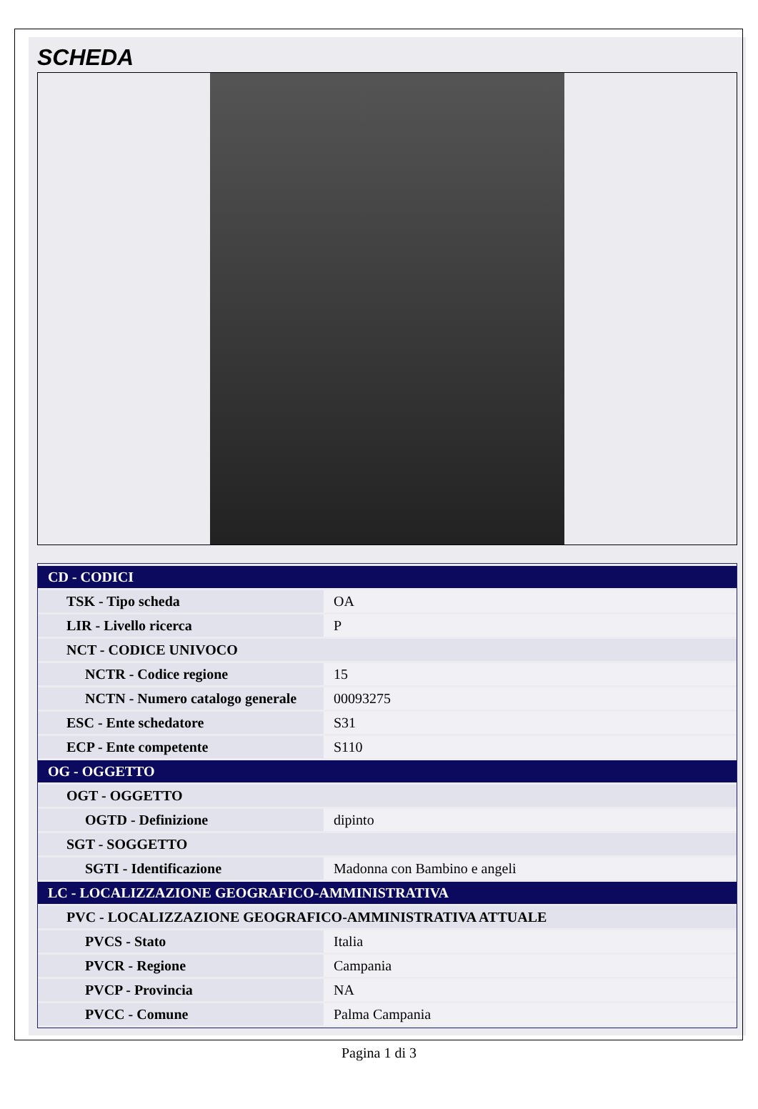SCHEDA
| CD - CODICI | |
| TSK - Tipo scheda | OA |
| LIR - Livello ricerca | P |
| NCT - CODICE UNIVOCO | |
| NCTR - Codice regione | 15 |
| NCTN - Numero catalogo generale | 00093275 |
| ESC - Ente schedatore | S31 |
| ECP - Ente competente | S110 |
| OG - OGGETTO | |
| OGT - OGGETTO | |
| OGTD - Definizione | dipinto |
| SGT - SOGGETTO | |
| SGTI - Identificazione | Madonna con Bambino e angeli |
| LC - LOCALIZZAZIONE GEOGRAFICO-AMMINISTRATIVA | |
| PVC - LOCALIZZAZIONE GEOGRAFICO-AMMINISTRATIVA ATTUALE | |
| PVCS - Stato | Italia |
| PVCR - Regione | Campania |
| PVCP - Provincia | NA |
| PVCC - Comune | Palma Campania |
Pagina 1 di 3